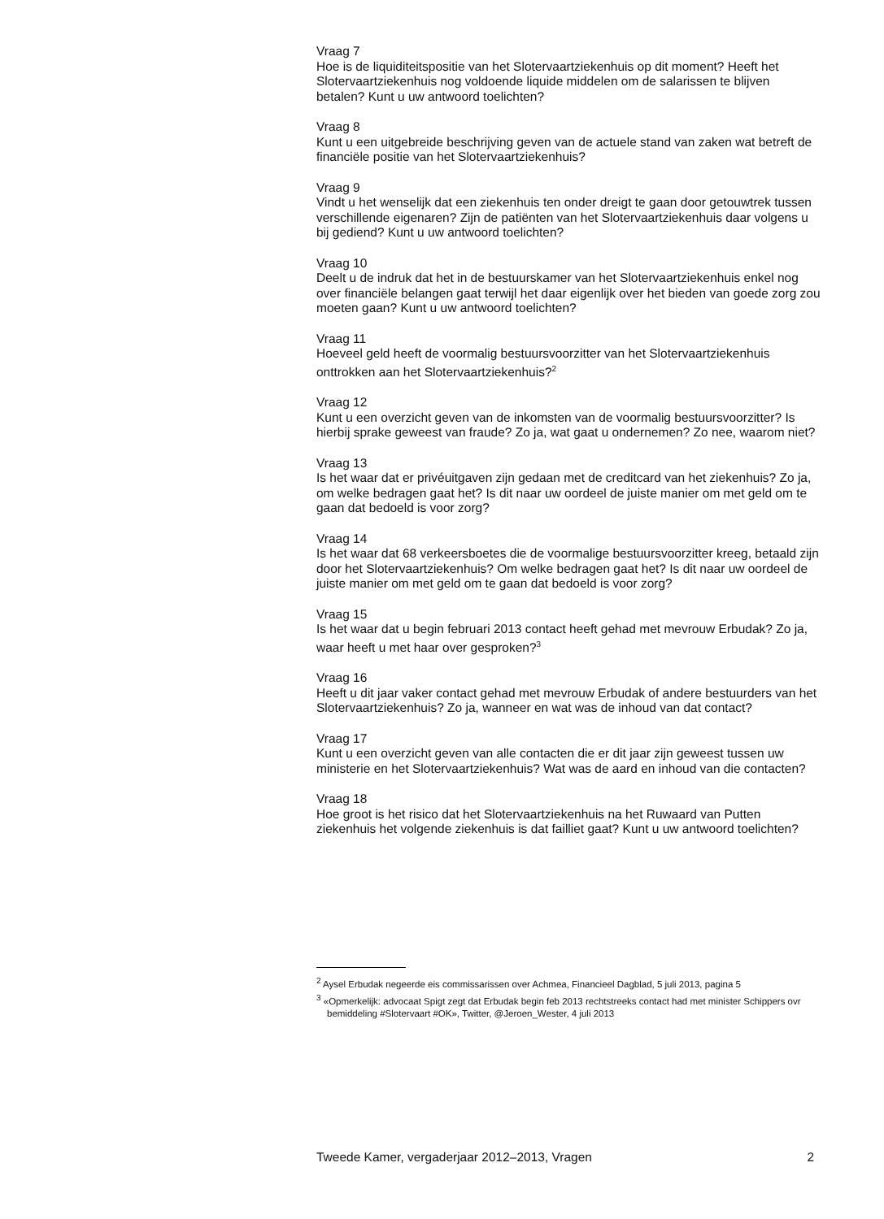Vraag 7
Hoe is de liquiditeitspositie van het Slotervaartziekenhuis op dit moment? Heeft het Slotervaartziekenhuis nog voldoende liquide middelen om de salarissen te blijven betalen? Kunt u uw antwoord toelichten?
Vraag 8
Kunt u een uitgebreide beschrijving geven van de actuele stand van zaken wat betreft de financiële positie van het Slotervaartziekenhuis?
Vraag 9
Vindt u het wenselijk dat een ziekenhuis ten onder dreigt te gaan door getouwtrek tussen verschillende eigenaren? Zijn de patiënten van het Slotervaartziekenhuis daar volgens u bij gediend? Kunt u uw antwoord toelichten?
Vraag 10
Deelt u de indruk dat het in de bestuurskamer van het Slotervaartziekenhuis enkel nog over financiële belangen gaat terwijl het daar eigenlijk over het bieden van goede zorg zou moeten gaan? Kunt u uw antwoord toelichten?
Vraag 11
Hoeveel geld heeft de voormalig bestuursvoorzitter van het Slotervaartziekenhuis onttrokken aan het Slotervaartziekenhuis?<sup>2</sup>
Vraag 12
Kunt u een overzicht geven van de inkomsten van de voormalig bestuursvoorzitter? Is hierbij sprake geweest van fraude? Zo ja, wat gaat u ondernemen? Zo nee, waarom niet?
Vraag 13
Is het waar dat er privéuitgaven zijn gedaan met de creditcard van het ziekenhuis? Zo ja, om welke bedragen gaat het? Is dit naar uw oordeel de juiste manier om met geld om te gaan dat bedoeld is voor zorg?
Vraag 14
Is het waar dat 68 verkeersboetes die de voormalige bestuursvoorzitter kreeg, betaald zijn door het Slotervaartziekenhuis? Om welke bedragen gaat het? Is dit naar uw oordeel de juiste manier om met geld om te gaan dat bedoeld is voor zorg?
Vraag 15
Is het waar dat u begin februari 2013 contact heeft gehad met mevrouw Erbudak? Zo ja, waar heeft u met haar over gesproken?<sup>3</sup>
Vraag 16
Heeft u dit jaar vaker contact gehad met mevrouw Erbudak of andere bestuurders van het Slotervaartziekenhuis? Zo ja, wanneer en wat was de inhoud van dat contact?
Vraag 17
Kunt u een overzicht geven van alle contacten die er dit jaar zijn geweest tussen uw ministerie en het Slotervaartziekenhuis? Wat was de aard en inhoud van die contacten?
Vraag 18
Hoe groot is het risico dat het Slotervaartziekenhuis na het Ruwaard van Putten ziekenhuis het volgende ziekenhuis is dat failliet gaat? Kunt u uw antwoord toelichten?
<sup>2</sup> Aysel Erbudak negeerde eis commissarissen over Achmea, Financieel Dagblad, 5 juli 2013, pagina 5
<sup>3</sup> «Opmerkelijk: advocaat Spigt zegt dat Erbudak begin feb 2013 rechtstreeks contact had met minister Schippers ovr bemiddeling #Slotervaart #OK», Twitter, @Jeroen_Wester, 4 juli 2013
Tweede Kamer, vergaderjaar 2012–2013, Vragen 2